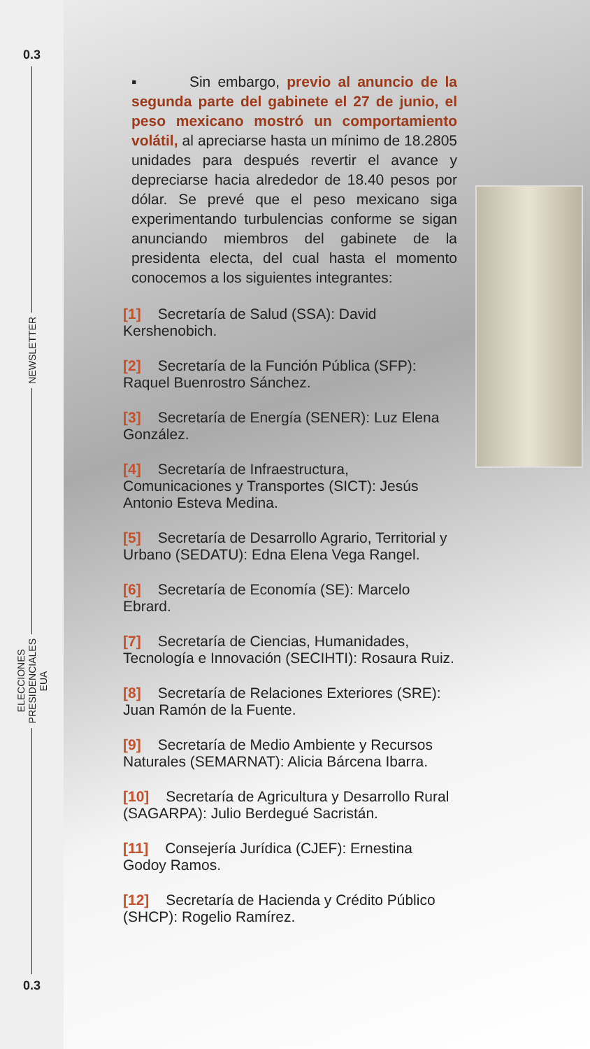0.3
NEWSLETTER
ELECCIONES
PRESIDENCIALES
EUA
0.3
▪ Sin embargo, previo al anuncio de la segunda parte del gabinete el 27 de junio, el peso mexicano mostró un comportamiento volátil, al apreciarse hasta un mínimo de 18.2805 unidades para después revertir el avance y depreciarse hacia alrededor de 18.40 pesos por dólar. Se prevé que el peso mexicano siga experimentando turbulencias conforme se sigan anunciando miembros del gabinete de la presidenta electa, del cual hasta el momento conocemos a los siguientes integrantes:
[1] Secretaría de Salud (SSA): David Kershenobich.
[2] Secretaría de la Función Pública (SFP): Raquel Buenrostro Sánchez.
[3] Secretaría de Energía (SENER): Luz Elena González.
[4] Secretaría de Infraestructura, Comunicaciones y Transportes (SICT): Jesús Antonio Esteva Medina.
[5] Secretaría de Desarrollo Agrario, Territorial y Urbano (SEDATU): Edna Elena Vega Rangel.
[6] Secretaría de Economía (SE): Marcelo Ebrard.
[7] Secretaría de Ciencias, Humanidades, Tecnología e Innovación (SECIHTI): Rosaura Ruiz.
[8] Secretaría de Relaciones Exteriores (SRE): Juan Ramón de la Fuente.
[9] Secretaría de Medio Ambiente y Recursos Naturales (SEMARNAT): Alicia Bárcena Ibarra.
[10] Secretaría de Agricultura y Desarrollo Rural (SAGARPA): Julio Berdegué Sacristán.
[11] Consejería Jurídica (CJEF): Ernestina Godoy Ramos.
[12] Secretaría de Hacienda y Crédito Público (SHCP): Rogelio Ramírez.